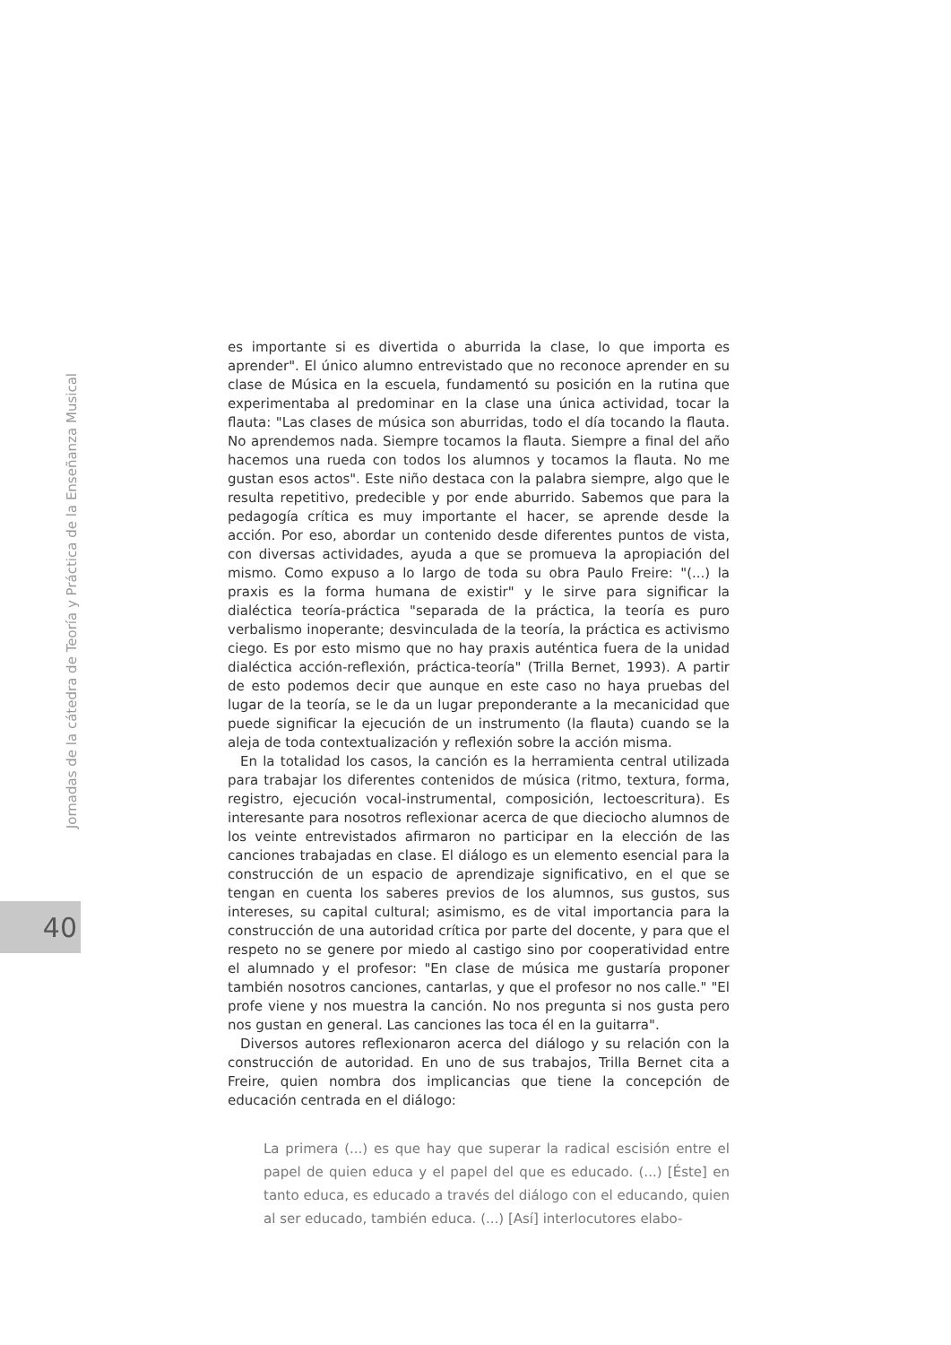es importante si es divertida o aburrida la clase, lo que importa es aprender". El único alumno entrevistado que no reconoce aprender en su clase de Música en la escuela, fundamentó su posición en la rutina que experimentaba al predominar en la clase una única actividad, tocar la flauta: "Las clases de música son aburridas, todo el día tocando la flauta. No aprendemos nada. Siempre tocamos la flauta. Siempre a final del año hacemos una rueda con todos los alumnos y tocamos la flauta. No me gustan esos actos". Este niño destaca con la palabra siempre, algo que le resulta repetitivo, predecible y por ende aburrido. Sabemos que para la pedagogía crítica es muy importante el hacer, se aprende desde la acción. Por eso, abordar un contenido desde diferentes puntos de vista, con diversas actividades, ayuda a que se promueva la apropiación del mismo. Como expuso a lo largo de toda su obra Paulo Freire: "(...) la praxis es la forma humana de existir" y le sirve para significar la dialéctica teoría-práctica "separada de la práctica, la teoría es puro verbalismo inoperante; desvinculada de la teoría, la práctica es activismo ciego. Es por esto mismo que no hay praxis auténtica fuera de la unidad dialéctica acción-reflexión, práctica-teoría" (Trilla Bernet, 1993). A partir de esto podemos decir que aunque en este caso no haya pruebas del lugar de la teoría, se le da un lugar preponderante a la mecanicidad que puede significar la ejecución de un instrumento (la flauta) cuando se la aleja de toda contextualización y reflexión sobre la acción misma.
En la totalidad los casos, la canción es la herramienta central utilizada para trabajar los diferentes contenidos de música (ritmo, textura, forma, registro, ejecución vocal-instrumental, composición, lectoescritura). Es interesante para nosotros reflexionar acerca de que dieciocho alumnos de los veinte entrevistados afirmaron no participar en la elección de las canciones trabajadas en clase. El diálogo es un elemento esencial para la construcción de un espacio de aprendizaje significativo, en el que se tengan en cuenta los saberes previos de los alumnos, sus gustos, sus intereses, su capital cultural; asimismo, es de vital importancia para la construcción de una autoridad crítica por parte del docente, y para que el respeto no se genere por miedo al castigo sino por cooperatividad entre el alumnado y el profesor: "En clase de música me gustaría proponer también nosotros canciones, cantarlas, y que el profesor no nos calle." "El profe viene y nos muestra la canción. No nos pregunta si nos gusta pero nos gustan en general. Las canciones las toca él en la guitarra".
Diversos autores reflexionaron acerca del diálogo y su relación con la construcción de autoridad. En uno de sus trabajos, Trilla Bernet cita a Freire, quien nombra dos implicancias que tiene la concepción de educación centrada en el diálogo:
La primera (...) es que hay que superar la radical escisión entre el papel de quien educa y el papel del que es educado. (...) [Éste] en tanto educa, es educado a través del diálogo con el educando, quien al ser educado, también educa. (...) [Así] interlocutores elabo-
Jornadas de la cátedra de Teoría y Práctica de la Enseñanza Musical
40